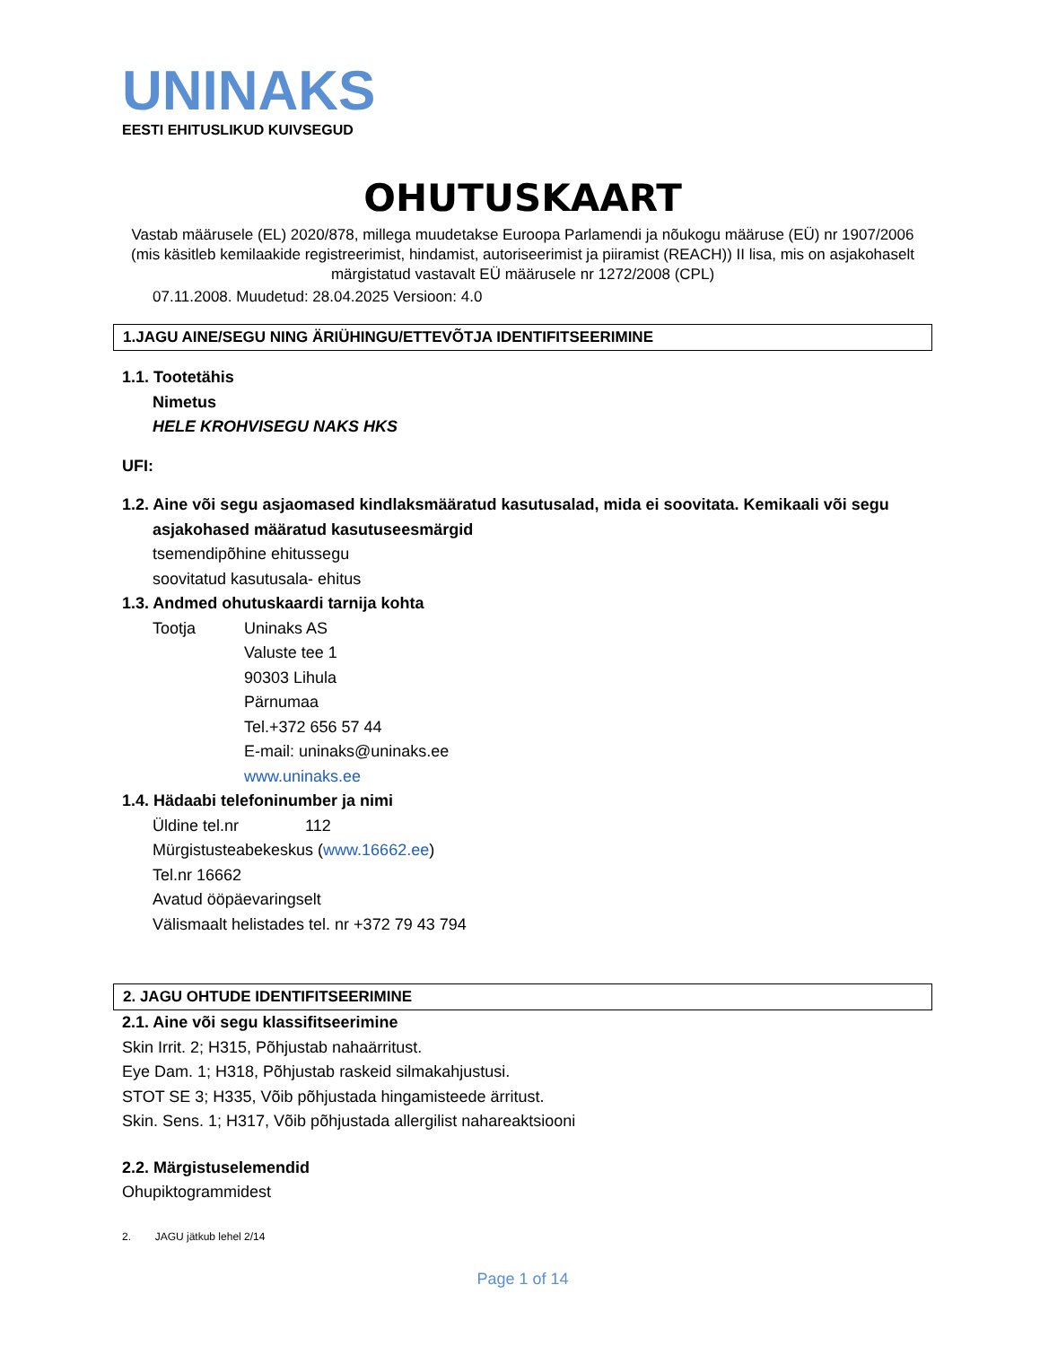UNINAKS
EESTI EHITUSLIKUD KUIVSEGUD
OHUTUSKAART
Vastab määrusele (EL) 2020/878, millega muudetakse Euroopa Parlamendi ja nõukogu määruse (EÜ) nr 1907/2006 (mis käsitleb kemilaakide registreerimist, hindamist, autoriseerimist ja piiramist (REACH)) II lisa, mis on asjakohaselt märgistatud vastavalt EÜ määrusele nr 1272/2008 (CPL)
07.11.2008. Muudetud: 28.04.2025 Versioon: 4.0
1.JAGU AINE/SEGU NING ÄRIÜHINGU/ETTEVÕTJA IDENTIFITSEERIMINE
1.1. Tootetähis
Nimetus
HELE KROHVISEGU NAKS HKS
UFI:
1.2. Aine või segu asjaomased kindlaksmääratud kasutusalad, mida ei soovitata. Kemikaali või segu
asjakohased määratud kasutuseesmärgid
tsemendipõhine ehitussegu
soovitatud kasutusala- ehitus
1.3. Andmed ohutuskaardi tarnija kohta
Tootja Uninaks AS
Valuste tee 1
90303 Lihula
Pärnumaa
Tel.+372 656 57 44
E-mail: uninaks@uninaks.ee
www.uninaks.ee
1.4. Hädaabi telefoninumber ja nimi
Üldine tel.nr 112
Mürgistusteabekeskus (www.16662.ee)
Tel.nr 16662
Avatud ööpäevaringselt
Välismaalt helistades tel. nr +372 79 43 794
2. JAGU OHTUDE IDENTIFITSEERIMINE
2.1. Aine või segu klassifitseerimine
Skin Irrit. 2; H315, Põhjustab nahaärritust.
Eye Dam. 1; H318, Põhjustab raskeid silmakahjustusi.
STOT SE 3; H335, Võib põhjustada hingamisteede ärritust.
Skin. Sens. 1; H317, Võib põhjustada allergilist nahareaktsiooni
2.2. Märgistuselemendid
Ohupiktogrammidest
2. JAGU jätkub lehel 2/14
Page 1 of 14